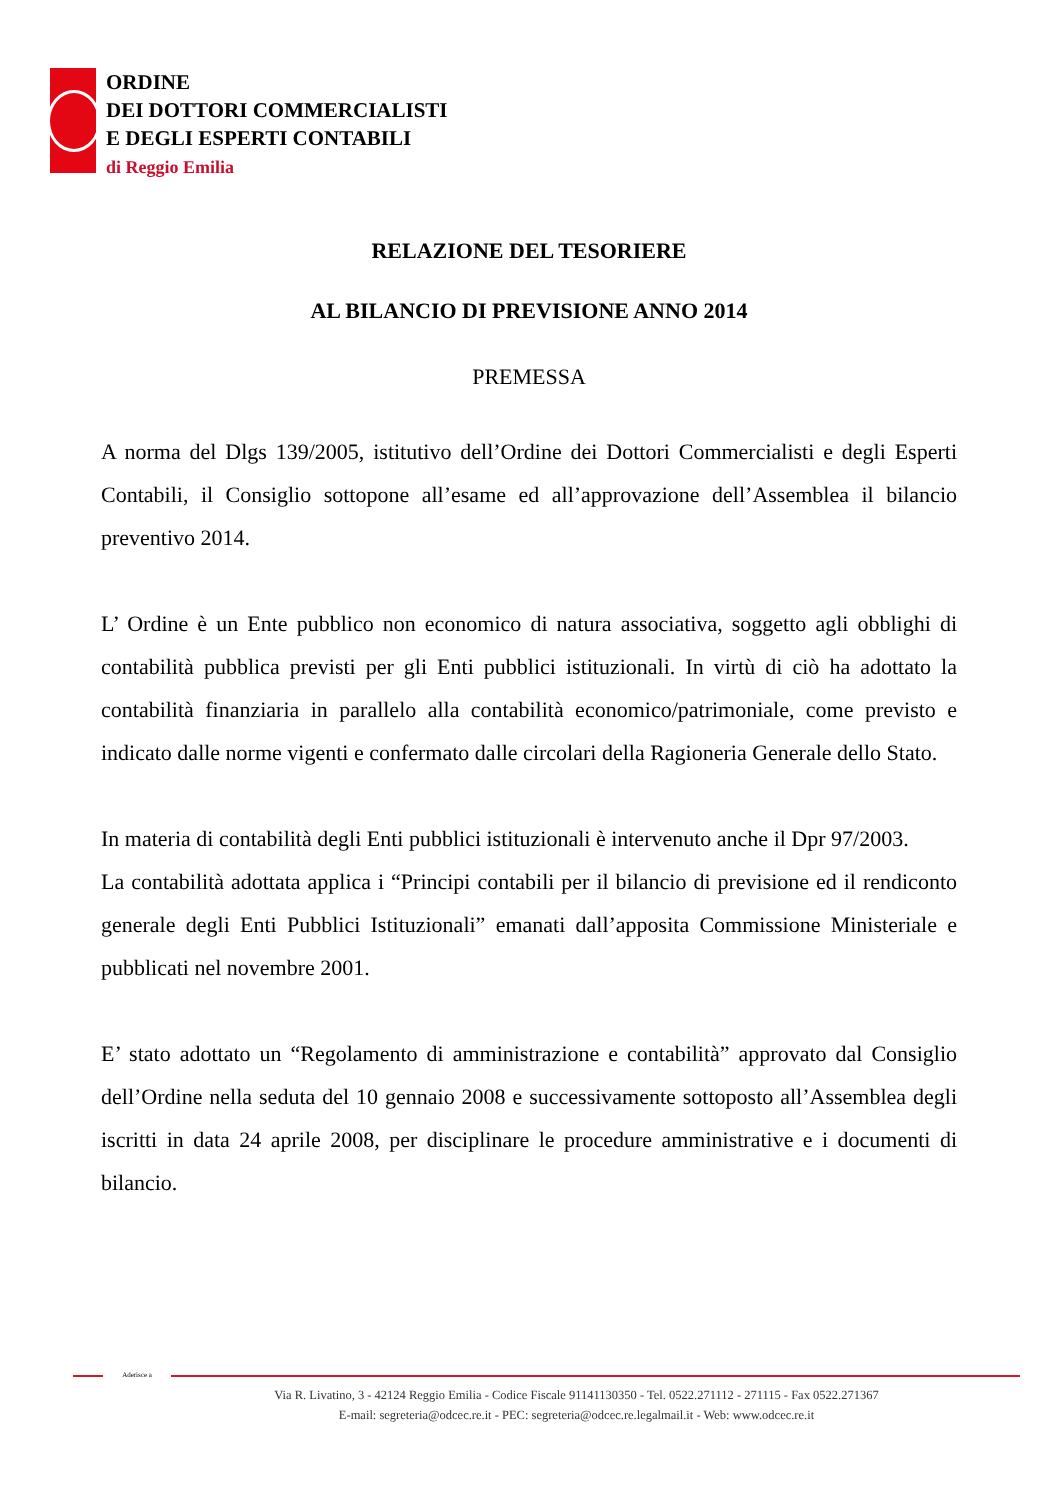ORDINE
DEI DOTTORI COMMERCIALISTI
E DEGLI ESPERTI CONTABILI
di Reggio Emilia
RELAZIONE DEL TESORIERE
AL BILANCIO DI PREVISIONE ANNO 2014
PREMESSA
A norma del Dlgs 139/2005, istitutivo dell’Ordine dei Dottori Commercialisti e degli Esperti Contabili, il Consiglio sottopone all’esame ed all’approvazione dell’Assemblea il bilancio preventivo 2014.
L’ Ordine è un Ente pubblico non economico di natura associativa, soggetto agli obblighi di contabilità pubblica previsti per gli Enti pubblici istituzionali. In virtù di ciò ha adottato la contabilità finanziaria in parallelo alla contabilità economico/patrimoniale, come previsto e indicato dalle norme vigenti e confermato dalle circolari della Ragioneria Generale dello Stato.
In materia di contabilità degli Enti pubblici istituzionali è intervenuto anche il Dpr 97/2003.
La contabilità adottata applica i “Principi contabili per il bilancio di previsione ed il rendiconto generale degli Enti Pubblici Istituzionali” emanati dall’apposita Commissione Ministeriale e pubblicati nel novembre 2001.
E’ stato adottato un “Regolamento di amministrazione e contabilità” approvato dal Consiglio dell’Ordine nella seduta del 10 gennaio 2008 e successivamente sottoposto all’Assemblea degli iscritti in data 24 aprile 2008, per disciplinare le procedure amministrative e i documenti di bilancio.
Aderisce a
Via R. Livatino, 3 - 42124 Reggio Emilia - Codice Fiscale 91141130350 - Tel. 0522.271112 - 271115 - Fax 0522.271367
E-mail: segreteria@odcec.re.it - PEC: segreteria@odcec.re.legalmail.it - Web: www.odcec.re.it